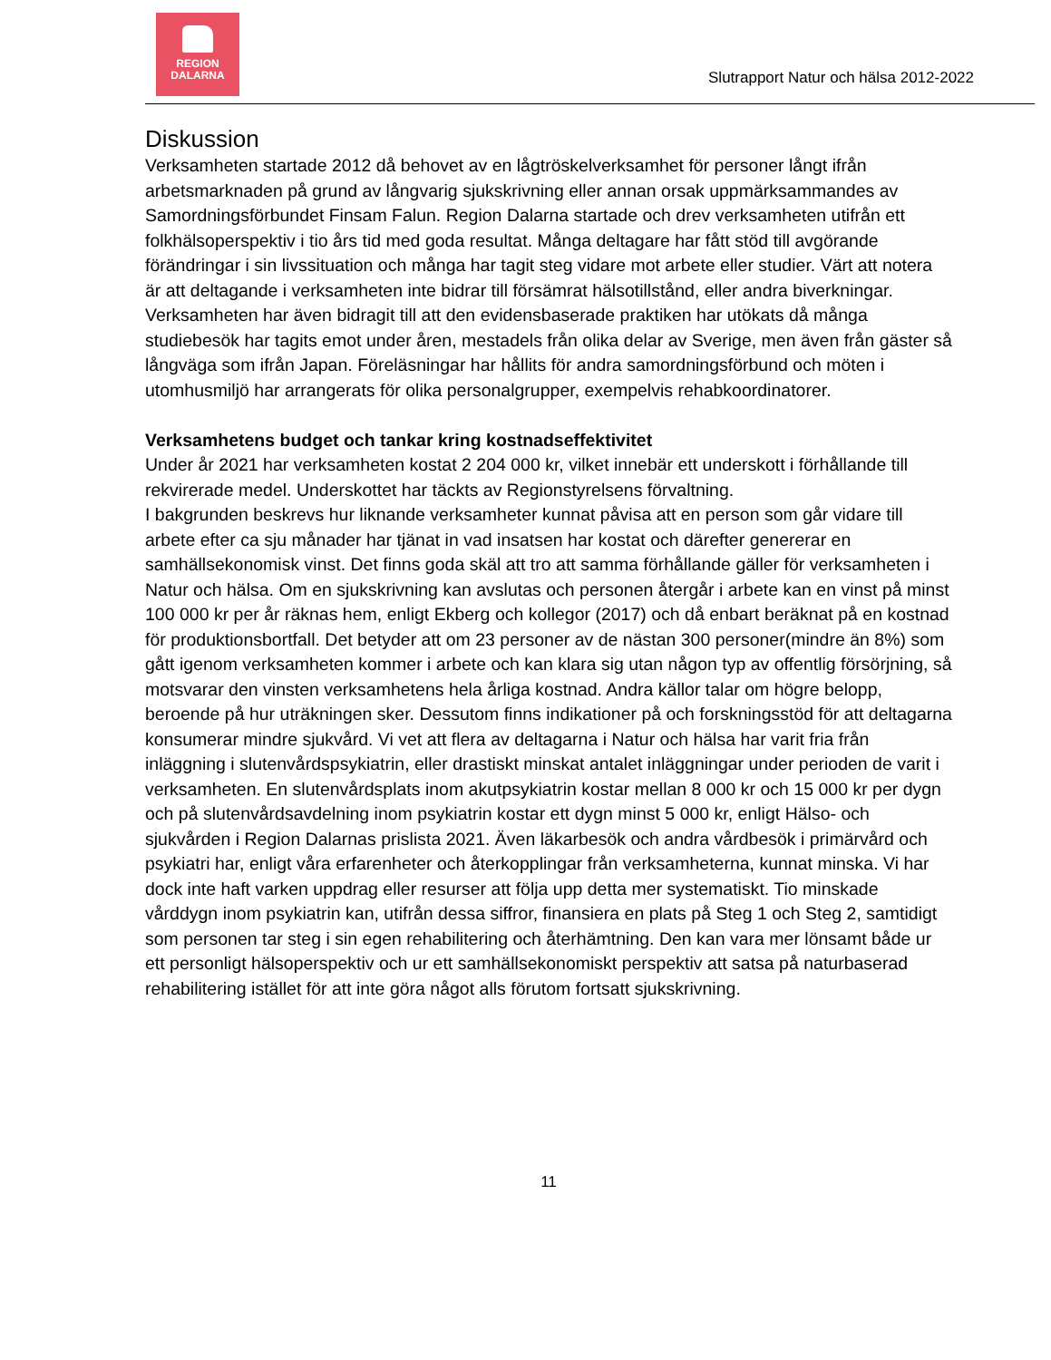REGION
DALARNA
Slutrapport Natur och hälsa 2012-2022
Diskussion
Verksamheten startade 2012 då behovet av en lågtröskelverksamhet för personer långt ifrån arbetsmarknaden på grund av långvarig sjukskrivning eller annan orsak uppmärksammandes av Samordningsförbundet Finsam Falun. Region Dalarna startade och drev verksamheten utifrån ett folkhälsoperspektiv i tio års tid med goda resultat. Många deltagare har fått stöd till avgörande förändringar i sin livssituation och många har tagit steg vidare mot arbete eller studier. Värt att notera är att deltagande i verksamheten inte bidrar till försämrat hälsotillstånd, eller andra biverkningar. Verksamheten har även bidragit till att den evidensbaserade praktiken har utökats då många studiebesök har tagits emot under åren, mestadels från olika delar av Sverige, men även från gäster så långväga som ifrån Japan. Föreläsningar har hållits för andra samordningsförbund och möten i utomhusmiljö har arrangerats för olika personalgrupper, exempelvis rehabkoordinatorer.
Verksamhetens budget och tankar kring kostnadseffektivitet
Under år 2021 har verksamheten kostat 2 204 000 kr, vilket innebär ett underskott i förhållande till rekvirerade medel. Underskottet har täckts av Regionstyrelsens förvaltning.
I bakgrunden beskrevs hur liknande verksamheter kunnat påvisa att en person som går vidare till arbete efter ca sju månader har tjänat in vad insatsen har kostat och därefter genererar en samhällsekonomisk vinst. Det finns goda skäl att tro att samma förhållande gäller för verksamheten i Natur och hälsa. Om en sjukskrivning kan avslutas och personen återgår i arbete kan en vinst på minst 100 000 kr per år räknas hem, enligt Ekberg och kollegor (2017) och då enbart beräknat på en kostnad för produktionsbortfall. Det betyder att om 23 personer av de nästan 300 personer(mindre än 8%) som gått igenom verksamheten kommer i arbete och kan klara sig utan någon typ av offentlig försörjning, så motsvarar den vinsten verksamhetens hela årliga kostnad. Andra källor talar om högre belopp, beroende på hur uträkningen sker. Dessutom finns indikationer på och forskningsstöd för att deltagarna konsumerar mindre sjukvård. Vi vet att flera av deltagarna i Natur och hälsa har varit fria från inläggning i slutenvårdspsykiatrin, eller drastiskt minskat antalet inläggningar under perioden de varit i verksamheten. En slutenvårdsplats inom akutpsykiatrin kostar mellan 8 000 kr och 15 000 kr per dygn och på slutenvårdsavdelning inom psykiatrin kostar ett dygn minst 5 000 kr, enligt Hälso- och sjukvården i Region Dalarnas prislista 2021. Även läkarbesök och andra vårdbesök i primärvård och psykiatri har, enligt våra erfarenheter och återkopplingar från verksamheterna, kunnat minska. Vi har dock inte haft varken uppdrag eller resurser att följa upp detta mer systematiskt. Tio minskade vårddygn inom psykiatrin kan, utifrån dessa siffror, finansiera en plats på Steg 1 och Steg 2, samtidigt som personen tar steg i sin egen rehabilitering och återhämtning. Den kan vara mer lönsamt både ur ett personligt hälsoperspektiv och ur ett samhällsekonomiskt perspektiv att satsa på naturbaserad rehabilitering istället för att inte göra något alls förutom fortsatt sjukskrivning.
11